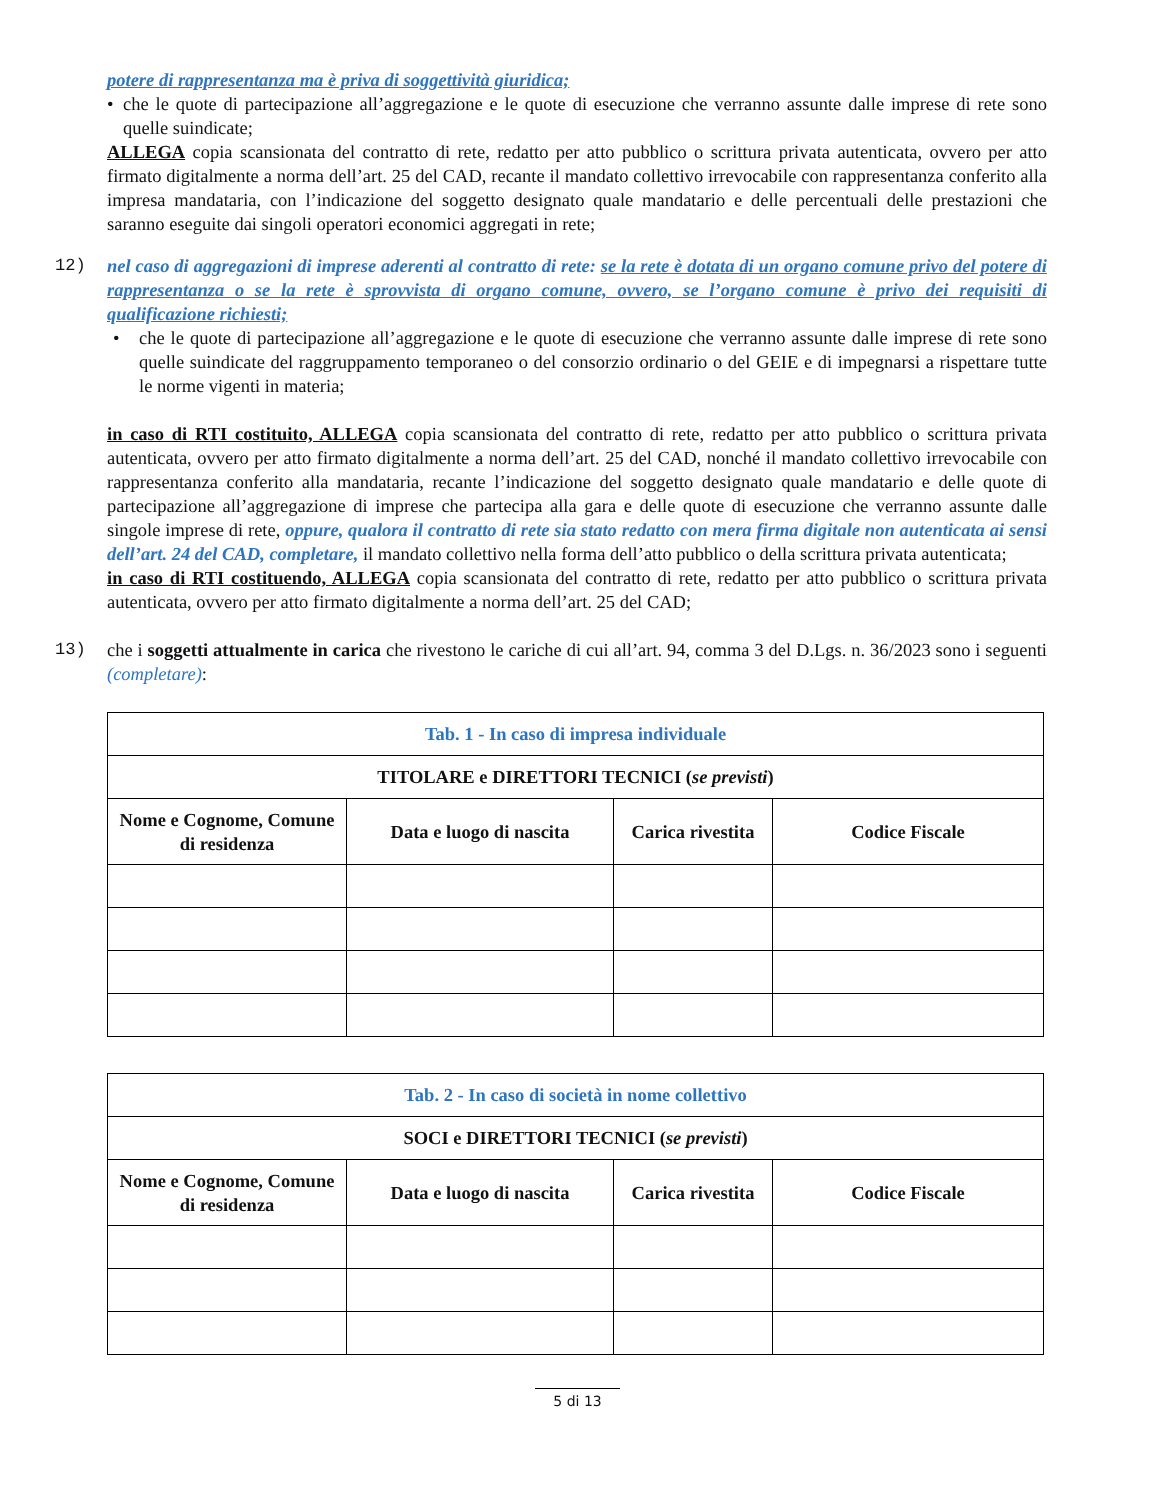potere di rappresentanza ma è priva di soggettività giuridica;
• che le quote di partecipazione all’aggregazione e le quote di esecuzione che verranno assunte dalle imprese di rete sono quelle suindicate;
ALLEGA copia scansionata del contratto di rete, redatto per atto pubblico o scrittura privata autenticata, ovvero per atto firmato digitalmente a norma dell’art. 25 del CAD, recante il mandato collettivo irrevocabile con rappresentanza conferito alla impresa mandataria, con l’indicazione del soggetto designato quale mandatario e delle percentuali delle prestazioni che saranno eseguite dai singoli operatori economici aggregati in rete;
12) nel caso di aggregazioni di imprese aderenti al contratto di rete: se la rete è dotata di un organo comune privo del potere di rappresentanza o se la rete è sprovvista di organo comune, ovvero, se l’organo comune è privo dei requisiti di qualificazione richiesti;
• che le quote di partecipazione all’aggregazione e le quote di esecuzione che verranno assunte dalle imprese di rete sono quelle suindicate del raggruppamento temporaneo o del consorzio ordinario o del GEIE e di impegnarsi a rispettare tutte le norme vigenti in materia;
in caso di RTI costituito, ALLEGA copia scansionata del contratto di rete, redatto per atto pubblico o scrittura privata autenticata, ovvero per atto firmato digitalmente a norma dell’art. 25 del CAD, nonché il mandato collettivo irrevocabile con rappresentanza conferito alla mandataria, recante l’indicazione del soggetto designato quale mandatario e delle quote di partecipazione all’aggregazione di imprese che partecipa alla gara e delle quote di esecuzione che verranno assunte dalle singole imprese di rete, oppure, qualora il contratto di rete sia stato redatto con mera firma digitale non autenticata ai sensi dell’art. 24 del CAD, completare, il mandato collettivo nella forma dell’atto pubblico o della scrittura privata autenticata;
in caso di RTI costituendo, ALLEGA copia scansionata del contratto di rete, redatto per atto pubblico o scrittura privata autenticata, ovvero per atto firmato digitalmente a norma dell’art. 25 del CAD;
13) che i soggetti attualmente in carica che rivestono le cariche di cui all’art. 94, comma 3 del D.Lgs. n. 36/2023 sono i seguenti (completare):
| Tab. 1 - In caso di impresa individuale | | | |
| TITOLARE e DIRETTORI TECNICI ( se previsti ) | | | |
| Nome e Cognome, Comune di residenza | Data e luogo di nascita | Carica rivestita | Codice Fiscale |
| Tab. 2 - In caso di società in nome collettivo | | | |
| SOCI e DIRETTORI TECNICI ( se previsti ) | | | |
| Nome e Cognome, Comune di residenza | Data e luogo di nascita | Carica rivestita | Codice Fiscale |
5 di 13